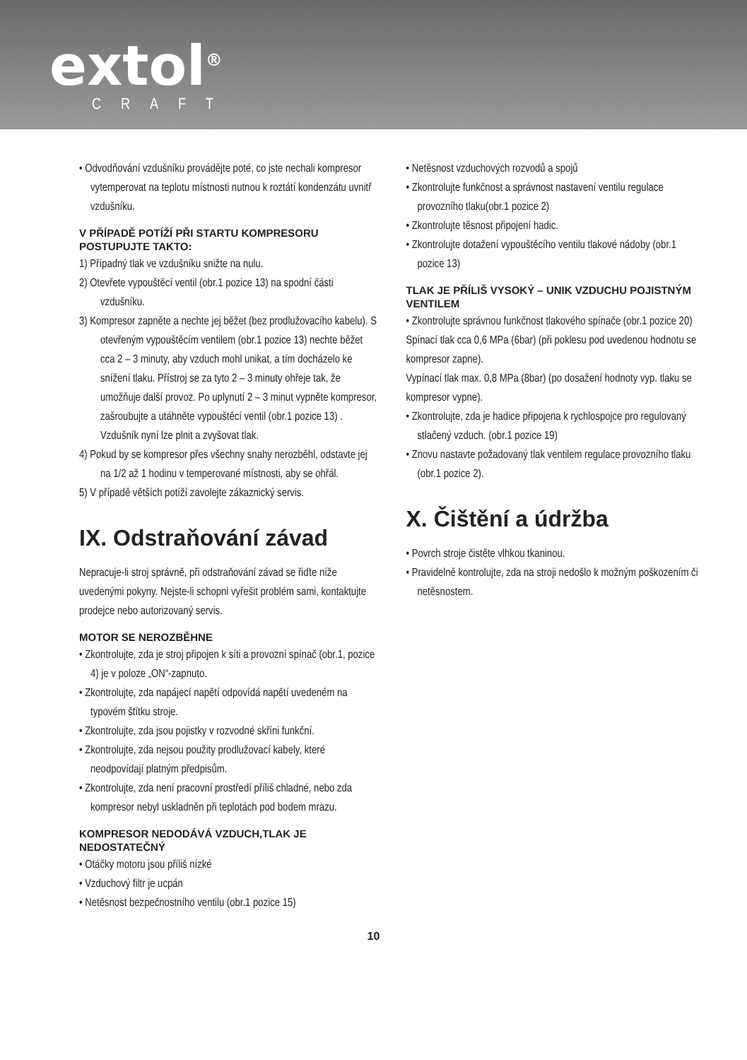extol<sup>®</sup>
CRAFT
• Odvodňování vzdušníku provádějte poté, co jste nechali kompresor vytemperovat na teplotu místnosti nutnou k roztátí kondenzátu uvnitř vzdušníku.
V PŘÍPADĚ POTÍŽÍ PŘI STARTU KOMPRESORU POSTUPUJTE TAKTO:
1) Případný tlak ve vzdušníku snižte na nulu.
2) Otevřete vypouštěcí ventil (obr.1 pozice 13) na spodní části vzdušníku.
3) Kompresor zapněte a nechte jej běžet (bez prodlužovacího kabelu). S otevřeným vypouštěcím ventilem (obr.1 pozice 13) nechte běžet cca 2 – 3 minuty, aby vzduch mohl unikat, a tím docházelo ke snížení tlaku. Přístroj se za tyto 2 – 3 minuty ohřeje tak, že umožňuje další provoz. Po uplynutí 2 – 3 minut vypněte kompresor, zašroubujte a utáhněte vypouštěcí ventil (obr.1 pozice 13) . Vzdušník nyní lze plnit a zvyšovat tlak.
4) Pokud by se kompresor přes všechny snahy nerozběhl, odstavte jej na 1/2 až 1 hodinu v temperované místnosti, aby se ohřál.
5) V případě větších potíží zavolejte zákaznický servis.
IX. Odstraňování závad
Nepracuje-li stroj správně, při odstraňování závad se řiďte níže uvedenými pokyny. Nejste-li schopni vyřešit problém sami, kontaktujte prodejce nebo autorizovaný servis.
MOTOR SE NEROZBĚHNE
• Zkontrolujte, zda je stroj připojen k síti a provozní spínač (obr.1, pozice 4) je v poloze „ON“-zapnuto.
• Zkontrolujte, zda napájecí napětí odpovídá napětí uvedeném na typovém štítku stroje.
• Zkontrolujte, zda jsou pojistky v rozvodné skříni funkční.
• Zkontrolujte, zda nejsou použity prodlužovací kabely, které neodpovídají platným předpisům.
• Zkontrolujte, zda není pracovní prostředí příliš chladné, nebo zda kompresor nebyl uskladněn při teplotách pod bodem mrazu.
KOMPRESOR NEDODÁVÁ VZDUCH,TLAK JE NEDOSTATEČNÝ
• Otáčky motoru jsou příliš nízké
• Vzduchový filtr je ucpán
• Netěsnost bezpečnostního ventilu (obr.1 pozice 15)
• Netěsnost vzduchových rozvodů a spojů
• Zkontrolujte funkčnost a správnost nastavení ventilu regulace provozního tlaku(obr.1 pozice 2)
• Zkontrolujte těsnost připojení hadic.
• Zkontrolujte dotažení vypouštěcího ventilu tlakové nádoby (obr.1 pozice 13)
TLAK JE PŘÍLIŠ VYSOKÝ – UNIK VZDUCHU POJISTNÝM VENTILEM
• Zkontrolujte správnou funkčnost tlakového spínače (obr.1 pozice 20)
Spínací tlak cca 0,6 MPa (6bar) (při poklesu pod uvedenou hodnotu se kompresor zapne).
Vypínací tlak max. 0,8 MPa (8bar) (po dosažení hodnoty vyp. tlaku se kompresor vypne).
• Zkontrolujte, zda je hadice připojena k rychlospojce pro regulovaný stlačený vzduch. (obr.1 pozice 19)
• Znovu nastavte požadovaný tlak ventilem regulace provozního tlaku (obr.1 pozice 2).
X. Čištění a údržba
• Povrch stroje čistěte vlhkou tkaninou.
• Pravidelně kontrolujte, zda na stroji nedošlo k možným poškozením či netěsnostem.
10